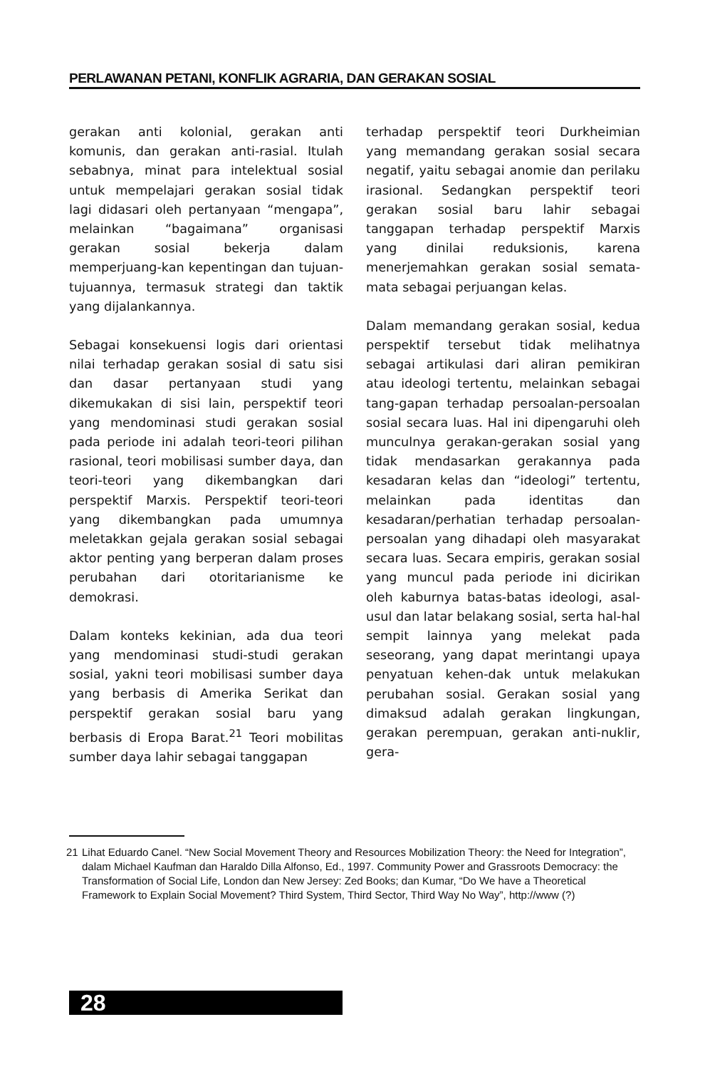PERLAWANAN PETANI, KONFLIK AGRARIA, DAN GERAKAN SOSIAL
gerakan anti kolonial, gerakan anti komunis, dan gerakan anti-rasial. Itulah sebabnya, minat para intelektual sosial untuk mempelajari gerakan sosial tidak lagi didasari oleh pertanyaan “mengapa”, melainkan “bagaimana” organisasi gerakan sosial bekerja dalam memperjuang-kan kepentingan dan tujuan-tujuannya, termasuk strategi dan taktik yang dijalankannya.
Sebagai konsekuensi logis dari orientasi nilai terhadap gerakan sosial di satu sisi dan dasar pertanyaan studi yang dikemukakan di sisi lain, perspektif teori yang mendominasi studi gerakan sosial pada periode ini adalah teori-teori pilihan rasional, teori mobilisasi sumber daya, dan teori-teori yang dikembangkan dari perspektif Marxis. Perspektif teori-teori yang dikembangkan pada umumnya meletakkan gejala gerakan sosial sebagai aktor penting yang berperan dalam proses perubahan dari otoritarianisme ke demokrasi.
Dalam konteks kekinian, ada dua teori yang mendominasi studi-studi gerakan sosial, yakni teori mobilisasi sumber daya yang berbasis di Amerika Serikat dan perspektif gerakan sosial baru yang berbasis di Eropa Barat.<sup>21</sup> Teori mobilitas sumber daya lahir sebagai tanggapan
terhadap perspektif teori Durkheimian yang memandang gerakan sosial secara negatif, yaitu sebagai anomie dan perilaku irasional. Sedangkan perspektif teori gerakan sosial baru lahir sebagai tanggapan terhadap perspektif Marxis yang dinilai reduksionis, karena menerjemahkan gerakan sosial semata-mata sebagai perjuangan kelas.
Dalam memandang gerakan sosial, kedua perspektif tersebut tidak melihatnya sebagai artikulasi dari aliran pemikiran atau ideologi tertentu, melainkan sebagai tang-gapan terhadap persoalan-persoalan sosial secara luas. Hal ini dipengaruhi oleh munculnya gerakan-gerakan sosial yang tidak mendasarkan gerakannya pada kesadaran kelas dan “ideologi” tertentu, melainkan pada identitas dan kesadaran/perhatian terhadap persoalan-persoalan yang dihadapi oleh masyarakat secara luas. Secara empiris, gerakan sosial yang muncul pada periode ini dicirikan oleh kaburnya batas-batas ideologi, asal-usul dan latar belakang sosial, serta hal-hal sempit lainnya yang melekat pada seseorang, yang dapat merintangi upaya penyatuan kehen-dak untuk melakukan perubahan sosial. Gerakan sosial yang dimaksud adalah gerakan lingkungan, gerakan perempuan, gerakan anti-nuklir, gera-
21 Lihat Eduardo Canel. “New Social Movement Theory and Resources Mobilization Theory: the Need for Integration”, dalam Michael Kaufman dan Haraldo Dilla Alfonso, Ed., 1997. Community Power and Grassroots Democracy: the Transformation of Social Life, London dan New Jersey: Zed Books; dan Kumar, “Do We have a Theoretical Framework to Explain Social Movement? Third System, Third Sector, Third Way No Way”, http://www (?)
28